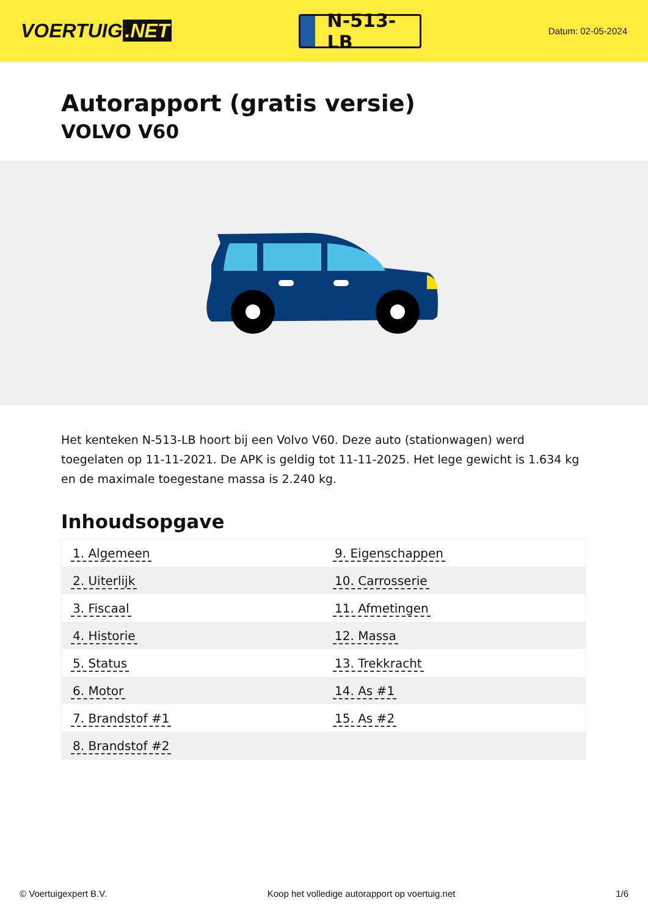VOERTUIG.NET
N-513-LB
Datum: 02-05-2024
Autorapport (gratis versie)
VOLVO V60
Het kenteken N-513-LB hoort bij een Volvo V60. Deze auto (stationwagen) werd toegelaten op 11-11-2021. De APK is geldig tot 11-11-2025. Het lege gewicht is 1.634 kg en de maximale toegestane massa is 2.240 kg.
Inhoudsopgave
| 1. Algemeen | 9. Eigenschappen |
| 2. Uiterlijk | 10. Carrosserie |
| 3. Fiscaal | 11. Afmetingen |
| 4. Historie | 12. Massa |
| 5. Status | 13. Trekkracht |
| 6. Motor | 14. As #1 |
| 7. Brandstof #1 | 15. As #2 |
| 8. Brandstof #2 | |
© Voertuigexpert B.V. Koop het volledige autorapport op voertuig.net 1/6